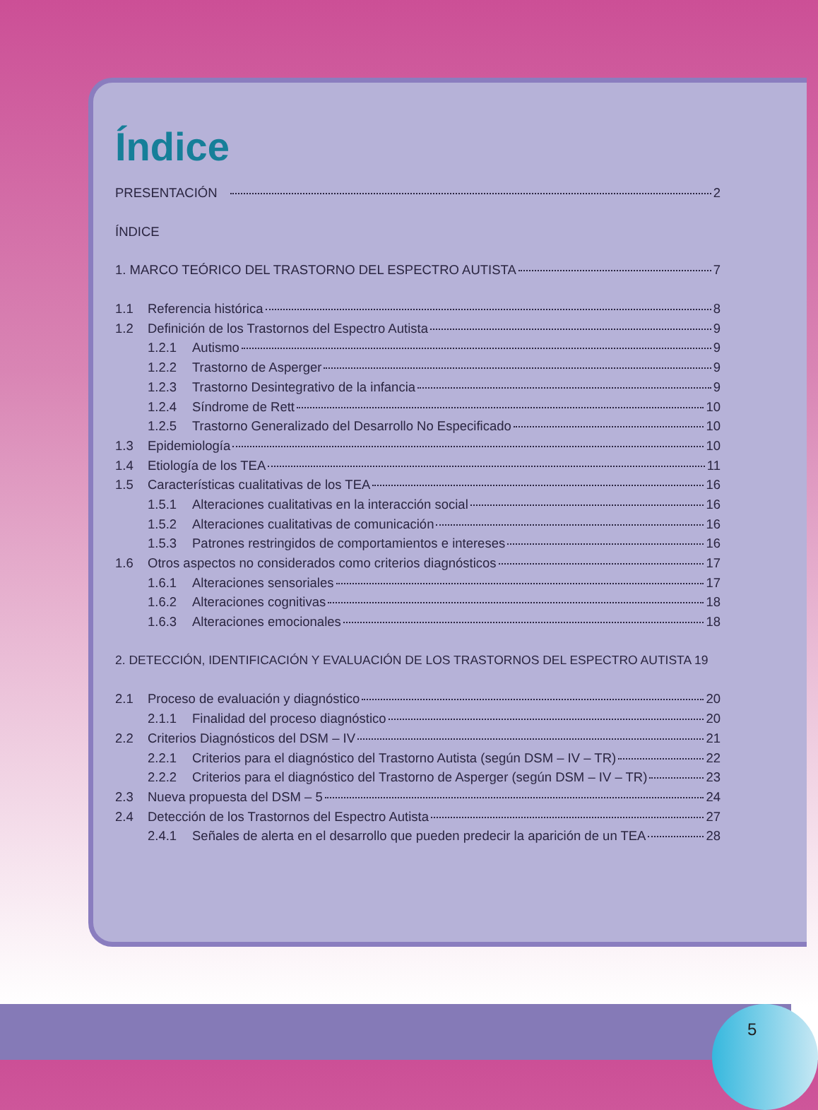Índice
PRESENTACIÓN 2
ÍNDICE
1. MARCO TEÓRICO DEL TRASTORNO DEL ESPECTRO AUTISTA 7
1.1 Referencia histórica 8
1.2 Definición de los Trastornos del Espectro Autista 9
1.2.1 Autismo 9
1.2.2 Trastorno de Asperger 9
1.2.3 Trastorno Desintegrativo de la infancia 9
1.2.4 Síndrome de Rett 10
1.2.5 Trastorno Generalizado del Desarrollo No Especificado 10
1.3 Epidemiología 10
1.4 Etiología de los TEA 11
1.5 Características cualitativas de los TEA 16
1.5.1 Alteraciones cualitativas en la interacción social 16
1.5.2 Alteraciones cualitativas de comunicación 16
1.5.3 Patrones restringidos de comportamientos e intereses 16
1.6 Otros aspectos no considerados como criterios diagnósticos 17
1.6.1 Alteraciones sensoriales 17
1.6.2 Alteraciones cognitivas 18
1.6.3 Alteraciones emocionales 18
2. DETECCIÓN, IDENTIFICACIÓN Y EVALUACIÓN DE LOS TRASTORNOS DEL ESPECTRO AUTISTA 19
2.1 Proceso de evaluación y diagnóstico 20
2.1.1 Finalidad del proceso diagnóstico 20
2.2 Criterios Diagnósticos del DSM – IV 21
2.2.1 Criterios para el diagnóstico del Trastorno Autista (según DSM – IV – TR) 22
2.2.2 Criterios para el diagnóstico del Trastorno de Asperger (según DSM – IV – TR) 23
2.3 Nueva propuesta del DSM – 5 24
2.4 Detección de los Trastornos del Espectro Autista 27
2.4.1 Señales de alerta en el desarrollo que pueden predecir la aparición de un TEA 28
5